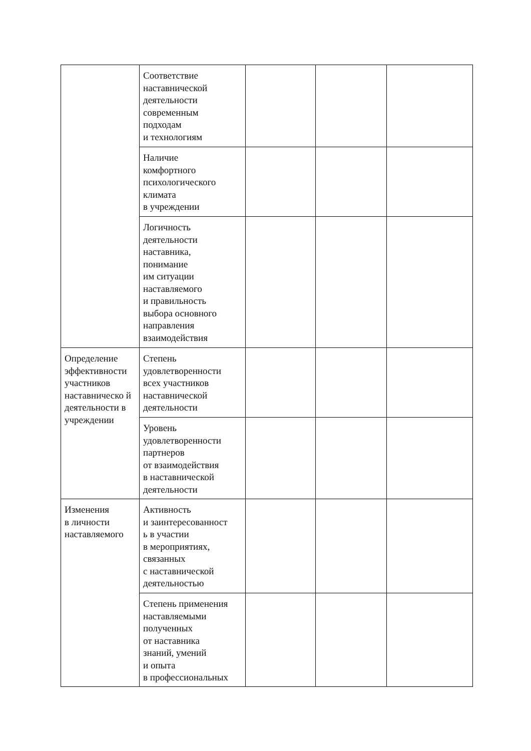| | Соответствие наставнической деятельности современным подходам и технологиям | | | |
| | Наличие комфортного психологического климата в учреждении | | | |
| | Логичность деятельности наставника, понимание им ситуации наставляемого и правильность выбора основного направления взаимодействия | | | |
| Определение эффективности участников наставническо й деятельности в учреждении | Степень удовлетворенности всех участников наставнической деятельности | | | |
| | Уровень удовлетворенности партнеров от взаимодействия в наставнической деятельности | | | |
| Изменения в личности наставляемого | Активность и заинтересованност ь в участии в мероприятиях, связанных с наставнической деятельностью | | | |
| | Степень применения наставляемыми полученных от наставника знаний, умений и опыта в профессиональных | | | |